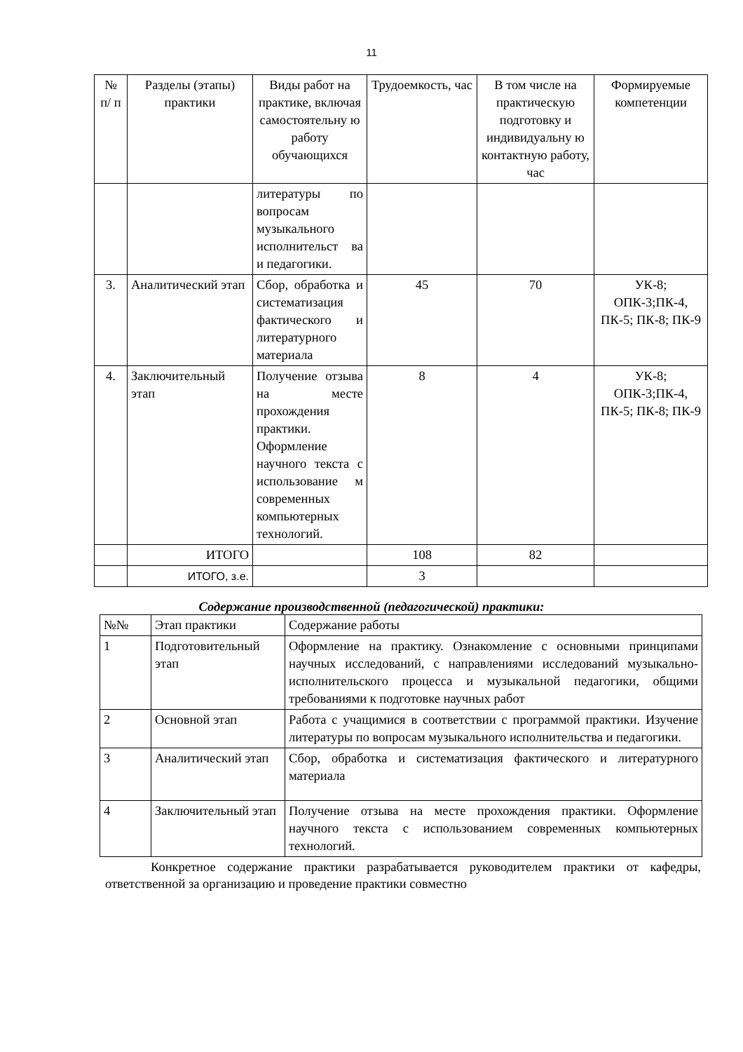11
| № п/ п | Разделы (этапы) практики | Виды работ на практике, включая самостоятельну ю работу обучающихся | Трудоемкость, час | В том числе на практическую подготовку и индивидуальну ю контактную работу, час | Формируемые компетенции |
| --- | --- | --- | --- | --- | --- |
| | | литературы по вопросам музыкального исполнительст ва и педагогики. | | | |
| 3. | Аналитический этап | Сбор, обработка и систематизация фактического и литературного материала | 45 | 70 | УК-8; ОПК-3;ПК-4, ПК-5; ПК-8; ПК-9 |
| 4. | Заключительный этап | Получение отзыва на месте прохождения практики. Оформление научного текста с использование м современных компьютерных технологий. | 8 | 4 | УК-8; ОПК-3;ПК-4, ПК-5; ПК-8; ПК-9 |
| | ИТОГО | | 108 | 82 | |
| | ИТОГО, з.е. | | 3 | | |
Содержание производственной (педагогической) практики:
| №№ | Этап практики | Содержание работы |
| 1 | Подготовительный этап | Оформление на практику. Ознакомление с основными принципами научных исследований, с направлениями исследований музыкально-исполнительского процесса и музыкальной педагогики, общими требованиями к подготовке научных работ |
| 2 | Основной этап | Работа с учащимися в соответствии с программой практики. Изучение литературы по вопросам музыкального исполнительства и педагогики. |
| 3 | Аналитический этап | Сбор, обработка и систематизация фактического и литературного материала |
| 4 | Заключительный этап | Получение отзыва на месте прохождения практики. Оформление научного текста с использованием современных компьютерных технологий. |
Конкретное содержание практики разрабатывается руководителем практики от кафедры, ответственной за организацию и проведение практики совместно